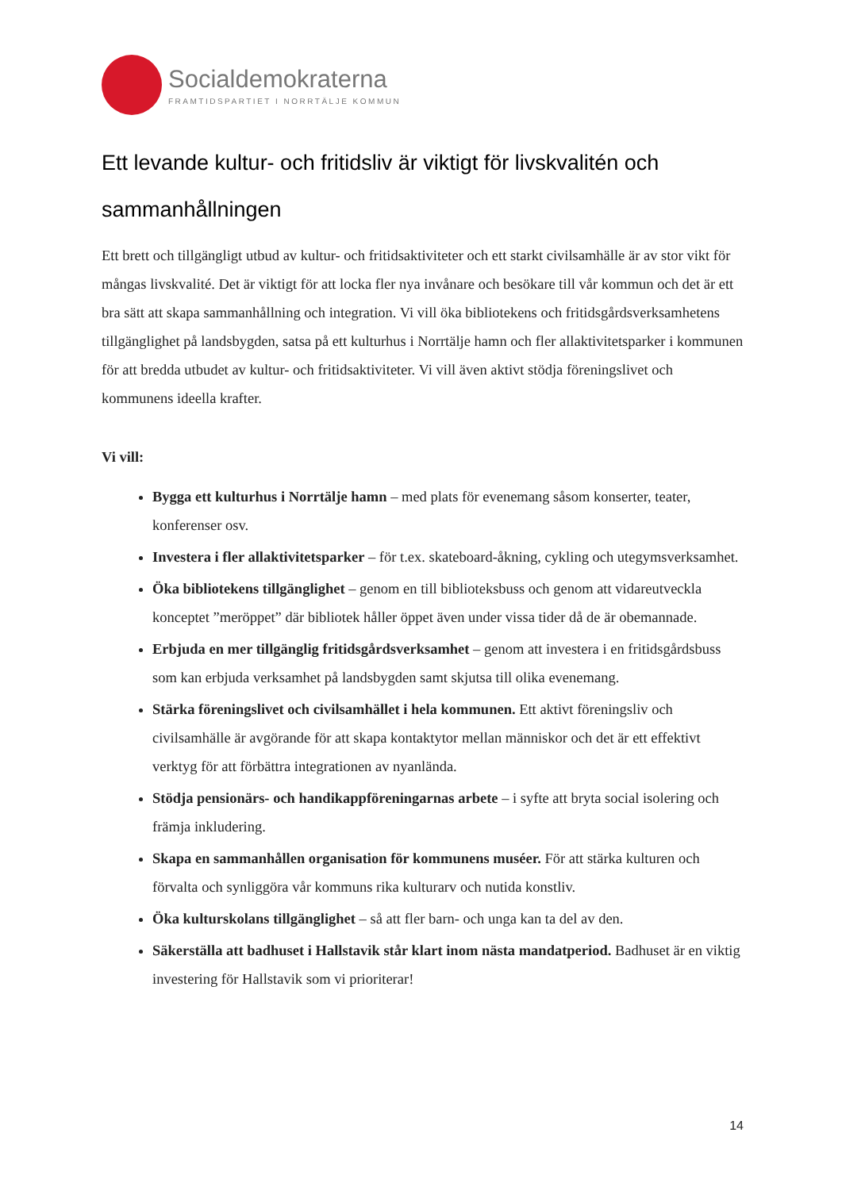Socialdemokraterna
FRAMTIDSPARTIET I NORRTÄLJE KOMMUN
Ett levande kultur- och fritidsliv är viktigt för livskvalitén och sammanhållningen
Ett brett och tillgängligt utbud av kultur- och fritidsaktiviteter och ett starkt civilsamhälle är av stor vikt för mångas livskvalité. Det är viktigt för att locka fler nya invånare och besökare till vår kommun och det är ett bra sätt att skapa sammanhållning och integration. Vi vill öka bibliotekens och fritidsgårdsverksamhetens tillgänglighet på landsbygden, satsa på ett kulturhus i Norrtälje hamn och fler allaktivitetsparker i kommunen för att bredda utbudet av kultur- och fritidsaktiviteter. Vi vill även aktivt stödja föreningslivet och kommunens ideella krafter.
Vi vill:
Bygga ett kulturhus i Norrtälje hamn – med plats för evenemang såsom konserter, teater, konferenser osv.
Investera i fler allaktivitetsparker – för t.ex. skateboard-åkning, cykling och utegymsverksamhet.
Öka bibliotekens tillgänglighet – genom en till biblioteksbuss och genom att vidareutveckla konceptet ”meröppet” där bibliotek håller öppet även under vissa tider då de är obemannade.
Erbjuda en mer tillgänglig fritidsgårdsverksamhet – genom att investera i en fritidsgårdsbuss som kan erbjuda verksamhet på landsbygden samt skjutsa till olika evenemang.
Stärka föreningslivet och civilsamhället i hela kommunen. Ett aktivt föreningsliv och civilsamhälle är avgörande för att skapa kontaktytor mellan människor och det är ett effektivt verktyg för att förbättra integrationen av nyanlända.
Stödja pensionärs- och handikappföreningarnas arbete – i syfte att bryta social isolering och främja inkludering.
Skapa en sammanhållen organisation för kommunens muséer. För att stärka kulturen och förvalta och synliggöra vår kommuns rika kulturarv och nutida konstliv.
Öka kulturskolans tillgänglighet – så att fler barn- och unga kan ta del av den.
Säkerställa att badhuset i Hallstavik står klart inom nästa mandatperiod. Badhuset är en viktig investering för Hallstavik som vi prioriterar!
14